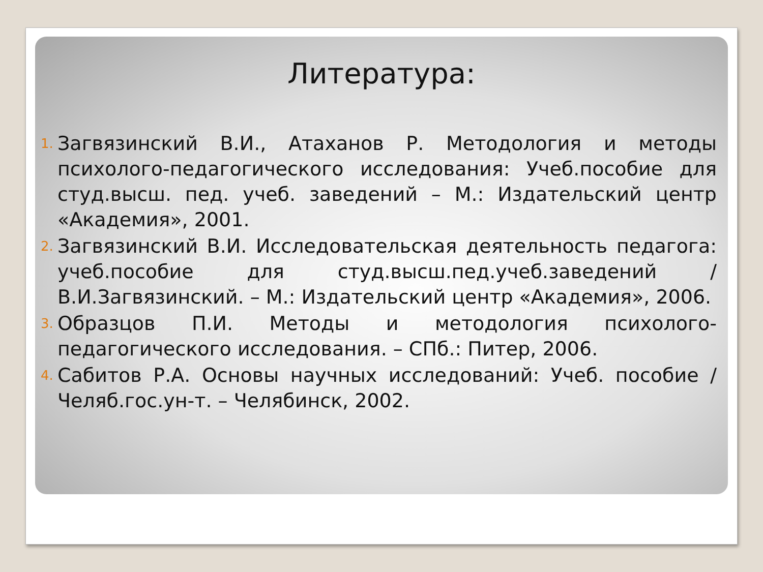Литература:
1. Загвязинский В.И., Атаханов Р. Методология и методы психолого-педагогического исследования: Учеб.пособие для студ.высш. пед. учеб. заведений – М.: Издательский центр «Академия», 2001.
2. Загвязинский В.И. Исследовательская деятельность педагога: учеб.пособие для студ.высш.пед.учеб.заведений / В.И.Загвязинский. – М.: Издательский центр «Академия», 2006.
3. Образцов П.И. Методы и методология психолого-педагогического исследования. – СПб.: Питер, 2006.
4. Сабитов Р.А. Основы научных исследований: Учеб. пособие / Челяб.гос.ун-т. – Челябинск, 2002.